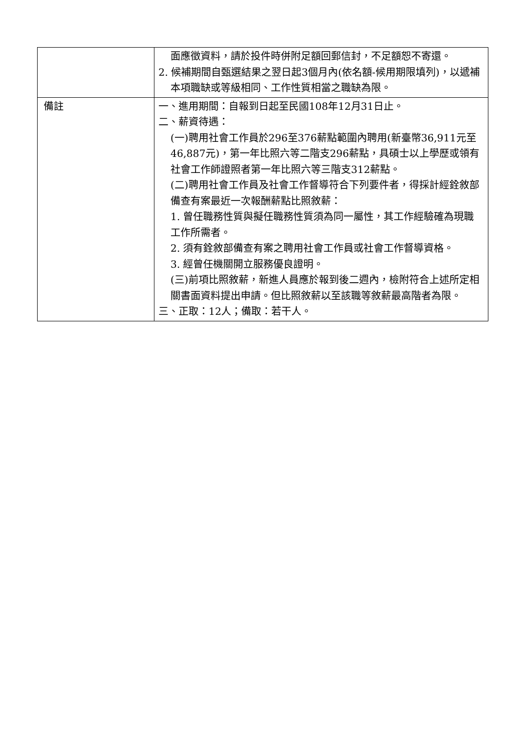| | 面應徵資料，請於投件時併附足額回郵信封，不足額恕不寄還。 2. 候補期間自甄選結果之翌日起3個月內(依名額-候用期限填列)，以遞補本項職缺或等級相同、工作性質相當之職缺為限。 |
| 備註 | 一、進用期間：自報到日起至民國108年12月31日止。 二、薪資待遇： (一)聘用社會工作員於296至376薪點範圍內聘用(新臺幣36,911元至46,887元)，第一年比照六等二階支296薪點，具碩士以上學歷或領有社會工作師證照者第一年比照六等三階支312薪點。 (二)聘用社會工作員及社會工作督導符合下列要件者，得採計經銓敘部備查有案最近一次報酬薪點比照敘薪： 1. 曾任職務性質與擬任職務性質須為同一屬性，其工作經驗確為現職工作所需者。 2. 須有銓敘部備查有案之聘用社會工作員或社會工作督導資格。 3. 經曾任機關開立服務優良證明。 (三)前項比照敘薪，新進人員應於報到後二週內，檢附符合上述所定相關書面資料提出申請。但比照敘薪以至該職等敘薪最高階者為限。 三、正取：12人；備取：若干人。 |